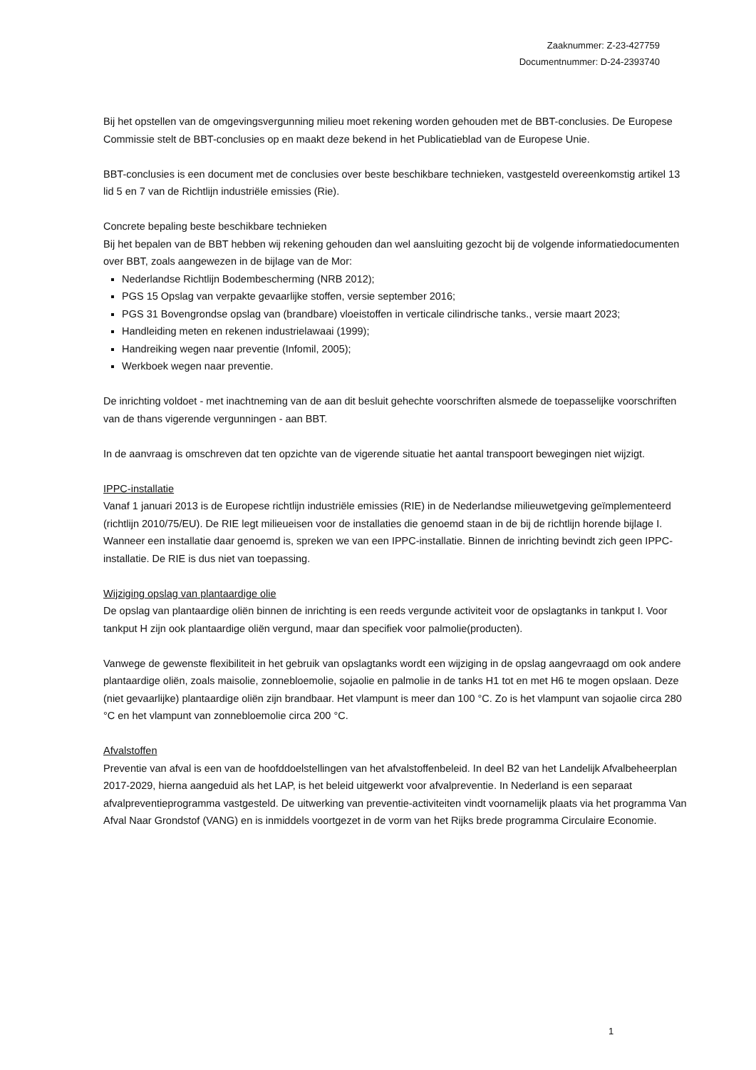Zaaknummer: Z-23-427759
Documentnummer: D-24-2393740
Bij het opstellen van de omgevingsvergunning milieu moet rekening worden gehouden met de BBT-conclusies. De Europese Commissie stelt de BBT-conclusies op en maakt deze bekend in het Publicatieblad van de Europese Unie.
BBT-conclusies is een document met de conclusies over beste beschikbare technieken, vastgesteld overeenkomstig artikel 13 lid 5 en 7 van de Richtlijn industriële emissies (Rie).
Concrete bepaling beste beschikbare technieken
Bij het bepalen van de BBT hebben wij rekening gehouden dan wel aansluiting gezocht bij de volgende informatiedocumenten over BBT, zoals aangewezen in de bijlage van de Mor:
Nederlandse Richtlijn Bodembescherming (NRB 2012);
PGS 15 Opslag van verpakte gevaarlijke stoffen, versie september 2016;
PGS 31 Bovengrondse opslag van (brandbare) vloeistoffen in verticale cilindrische tanks., versie maart 2023;
Handleiding meten en rekenen industrielawaai (1999);
Handreiking wegen naar preventie (Infomil, 2005);
Werkboek wegen naar preventie.
De inrichting voldoet - met inachtneming van de aan dit besluit gehechte voorschriften alsmede de toepasselijke voorschriften van de thans vigerende vergunningen - aan BBT.
In de aanvraag is omschreven dat ten opzichte van de vigerende situatie het aantal transpoort bewegingen niet wijzigt.
IPPC-installatie
Vanaf 1 januari 2013 is de Europese richtlijn industriële emissies (RIE) in de Nederlandse milieuwetgeving geïmplementeerd (richtlijn 2010/75/EU). De RIE legt milieueisen voor de installaties die genoemd staan in de bij de richtlijn horende bijlage I. Wanneer een installatie daar genoemd is, spreken we van een IPPC-installatie. Binnen de inrichting bevindt zich geen IPPC-installatie. De RIE is dus niet van toepassing.
Wijziging opslag van plantaardige olie
De opslag van plantaardige oliën binnen de inrichting is een reeds vergunde activiteit voor de opslagtanks in tankput I. Voor tankput H zijn ook plantaardige oliën vergund, maar dan specifiek voor palmolie(producten).
Vanwege de gewenste flexibiliteit in het gebruik van opslagtanks wordt een wijziging in de opslag aangevraagd om ook andere plantaardige oliën, zoals maisolie, zonnebloemolie, sojaolie en palmolie in de tanks H1 tot en met H6 te mogen opslaan. Deze (niet gevaarlijke) plantaardige oliën zijn brandbaar. Het vlampunt is meer dan 100 °C. Zo is het vlampunt van sojaolie circa 280 °C en het vlampunt van zonnebloemolie circa 200 °C.
Afvalstoffen
Preventie van afval is een van de hoofddoelstellingen van het afvalstoffenbeleid. In deel B2 van het Landelijk Afvalbeheerplan 2017-2029, hierna aangeduid als het LAP, is het beleid uitgewerkt voor afvalpreventie. In Nederland is een separaat afvalpreventieprogramma vastgesteld. De uitwerking van preventie-activiteiten vindt voornamelijk plaats via het programma Van Afval Naar Grondstof (VANG) en is inmiddels voortgezet in de vorm van het Rijks brede programma Circulaire Economie.
1